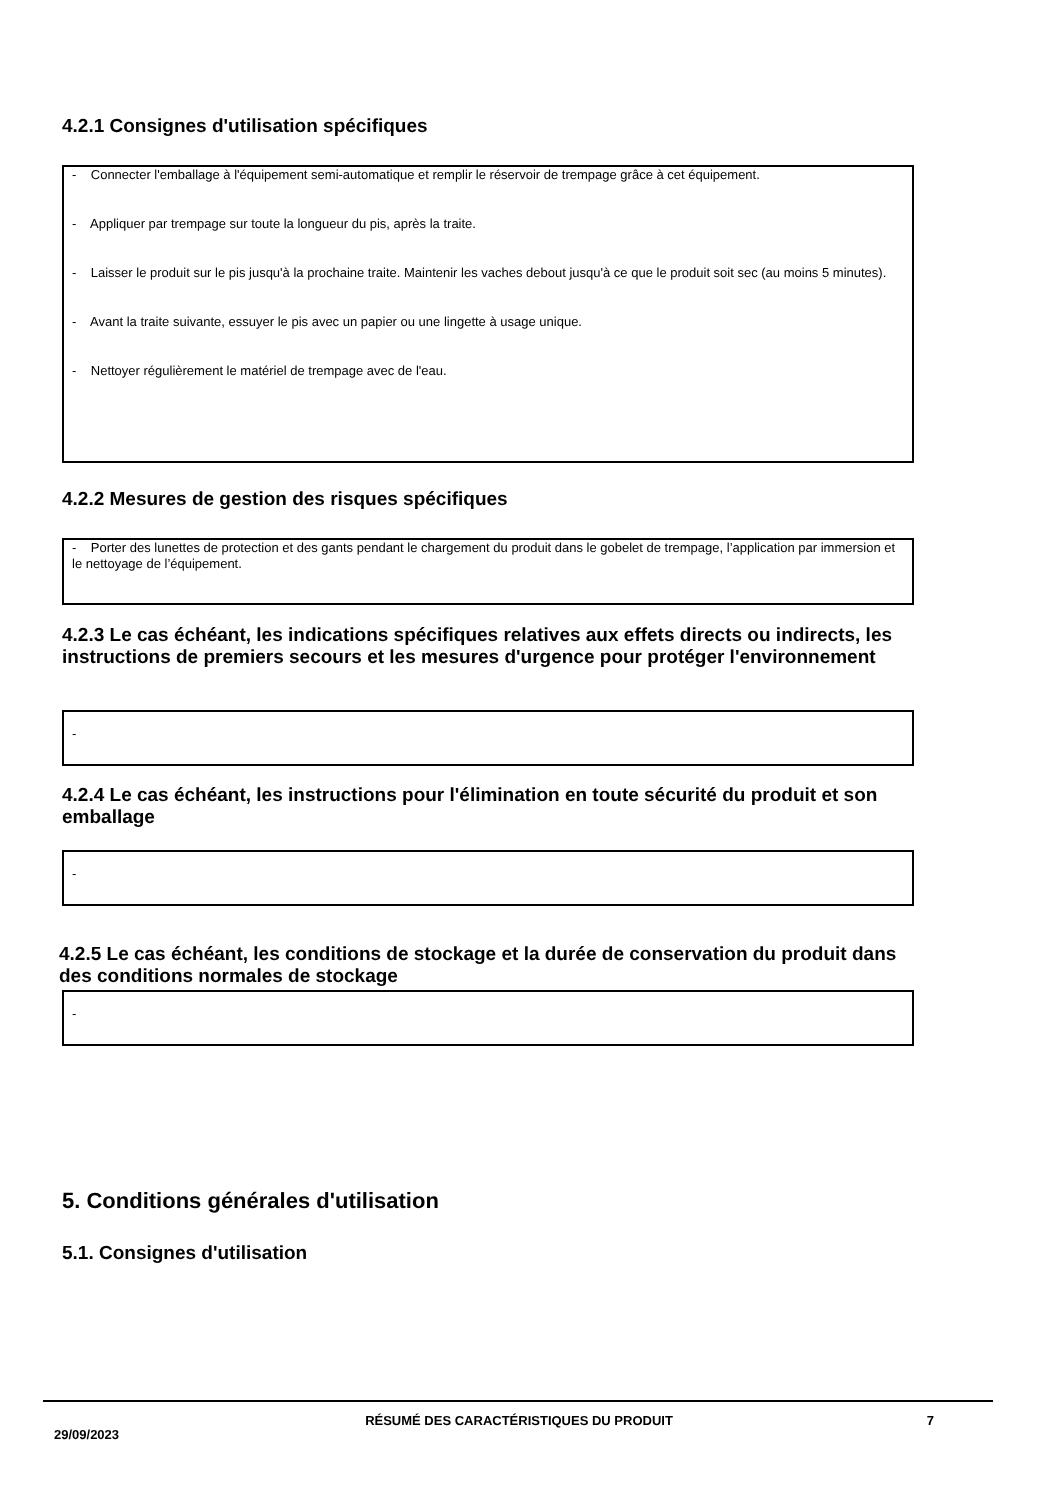4.2.1 Consignes d'utilisation spécifiques
- Connecter l'emballage à l'équipement semi-automatique et remplir le réservoir de trempage grâce à cet équipement.
- Appliquer par trempage sur toute la longueur du pis, après la traite.
- Laisser le produit sur le pis jusqu'à la prochaine traite. Maintenir les vaches debout jusqu'à ce que le produit soit sec (au moins 5 minutes).
- Avant la traite suivante, essuyer le pis avec un papier ou une lingette à usage unique.
- Nettoyer régulièrement le matériel de trempage avec de l'eau.
4.2.2 Mesures de gestion des risques spécifiques
- Porter des lunettes de protection et des gants pendant le chargement du produit dans le gobelet de trempage, l’application par immersion et le nettoyage de l’équipement.
4.2.3 Le cas échéant, les indications spécifiques relatives aux effets directs ou indirects, les instructions de premiers secours et les mesures d'urgence pour protéger l'environnement
-
4.2.4 Le cas échéant, les instructions pour l'élimination en toute sécurité du produit et son emballage
-
4.2.5 Le cas échéant, les conditions de stockage et la durée de conservation du produit dans des conditions normales de stockage
-
5. Conditions générales d'utilisation
5.1. Consignes d'utilisation
29/09/2023
RÉSUMÉ DES CARACTÉRISTIQUES DU PRODUIT 7